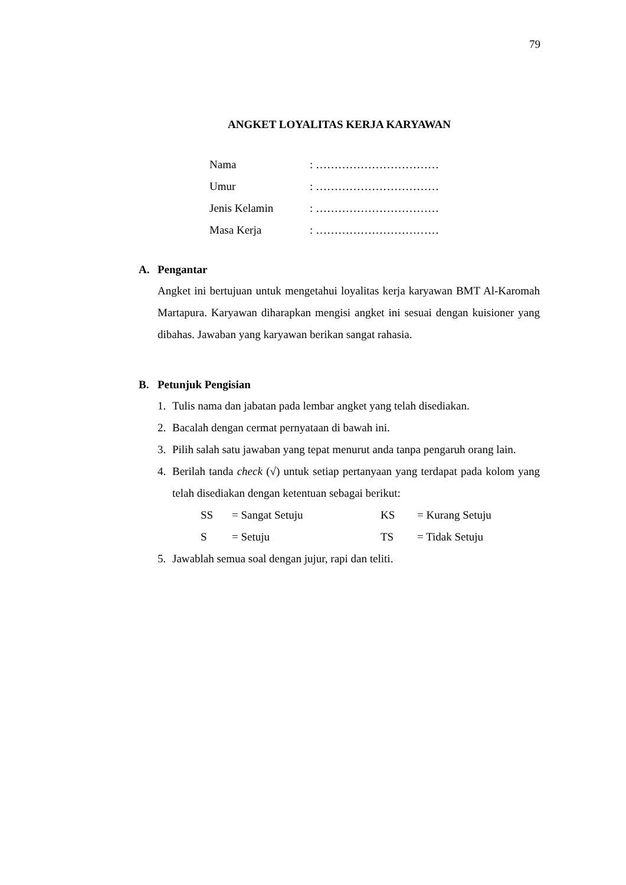79
ANGKET LOYALITAS KERJA KARYAWAN
| Nama | : …………………………… |
| Umur | : …………………………… |
| Jenis Kelamin | : …………………………… |
| Masa Kerja | : …………………………… |
A. Pengantar
Angket ini bertujuan untuk mengetahui loyalitas kerja karyawan BMT Al-Karomah Martapura. Karyawan diharapkan mengisi angket ini sesuai dengan kuisioner yang dibahas. Jawaban yang karyawan berikan sangat rahasia.
B. Petunjuk Pengisian
1. Tulis nama dan jabatan pada lembar angket yang telah disediakan.
2. Bacalah dengan cermat pernyataan di bawah ini.
3. Pilih salah satu jawaban yang tepat menurut anda tanpa pengaruh orang lain.
4. Berilah tanda check (√) untuk setiap pertanyaan yang terdapat pada kolom yang telah disediakan dengan ketentuan sebagai berikut:
| SS | = Sangat Setuju | KS | = Kurang Setuju |
| S | = Setuju | TS | = Tidak Setuju |
5. Jawablah semua soal dengan jujur, rapi dan teliti.